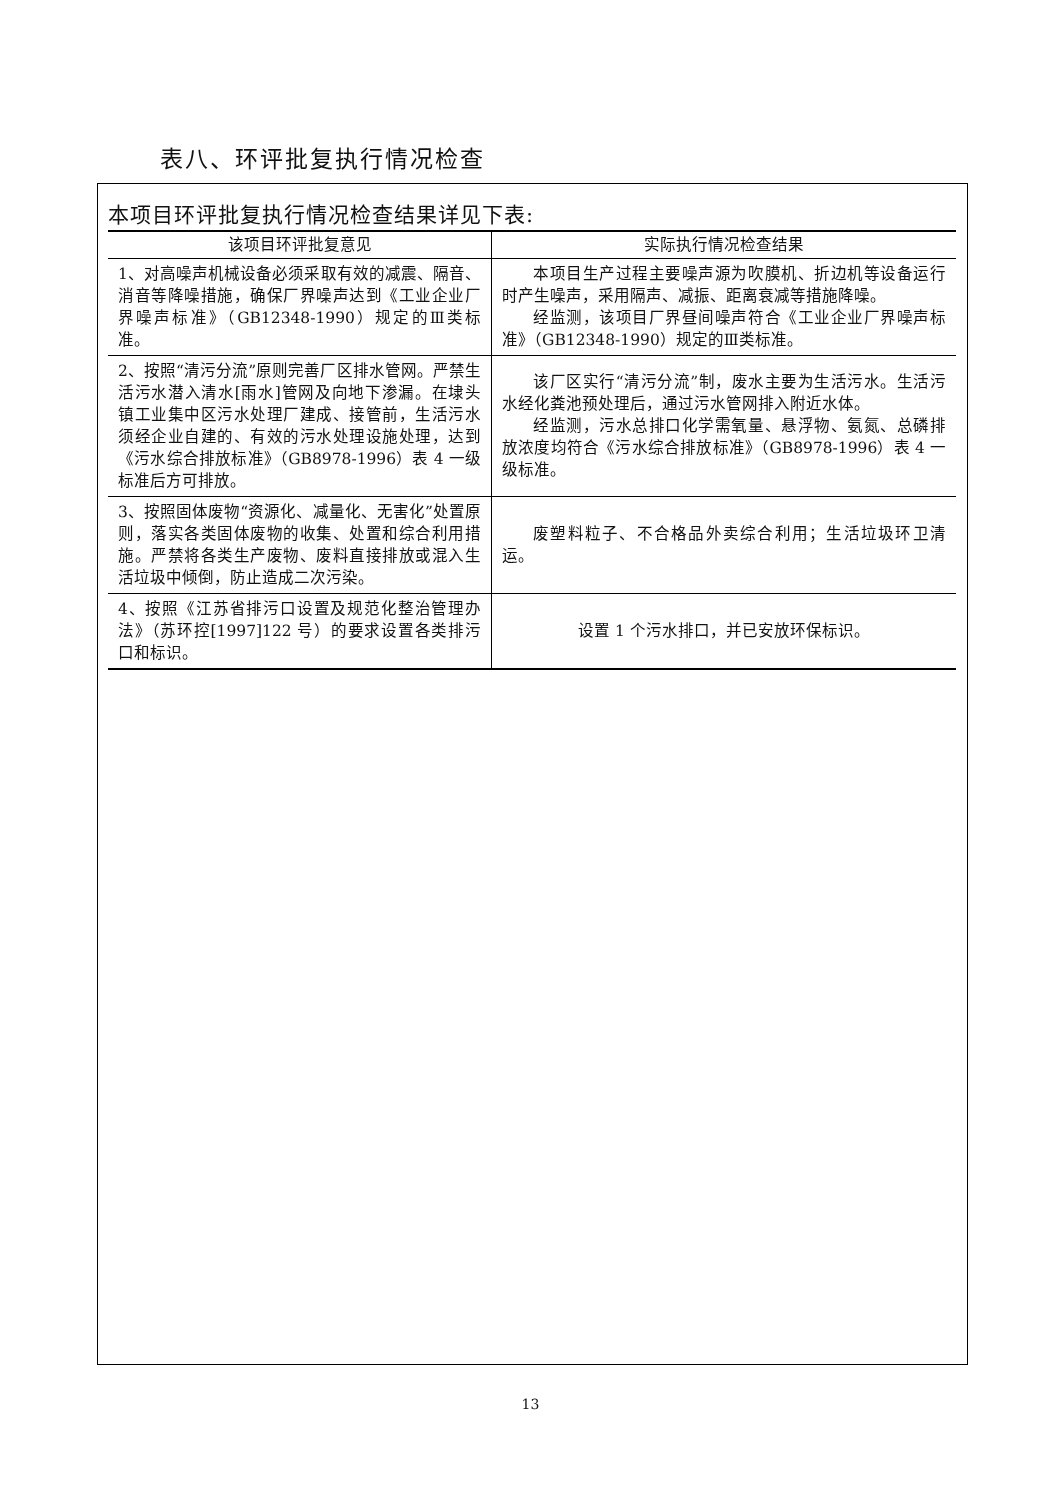表八、环评批复执行情况检查
本项目环评批复执行情况检查结果详见下表:
| 该项目环评批复意见 | 实际执行情况检查结果 |
| --- | --- |
| 1、对高噪声机械设备必须采取有效的减震、隔音、消音等降噪措施，确保厂界噪声达到《工业企业厂界噪声标准》（GB12348-1990）规定的Ⅲ类标准。 | 本项目生产过程主要噪声源为吹膜机、折边机等设备运行时产生噪声，采用隔声、减振、距离衰减等措施降噪。 经监测，该项目厂界昼间噪声符合《工业企业厂界噪声标准》（GB12348-1990）规定的Ⅲ类标准。 |
| 2、按照“清污分流”原则完善厂区排水管网。严禁生活污水潜入清水[雨水]管网及向地下渗漏。在埭头镇工业集中区污水处理厂建成、接管前，生活污水须经企业自建的、有效的污水处理设施处理，达到《污水综合排放标准》（GB8978-1996）表 4 一级标准后方可排放。 | 该厂区实行“清污分流”制，废水主要为生活污水。生活污水经化粪池预处理后，通过污水管网排入附近水体。 经监测，污水总排口化学需氧量、悬浮物、氨氮、总磷排放浓度均符合《污水综合排放标准》（GB8978-1996）表 4 一级标准。 |
| 3、按照固体废物“资源化、减量化、无害化”处置原则，落实各类固体废物的收集、处置和综合利用措施。严禁将各类生产废物、废料直接排放或混入生活垃圾中倾倒，防止造成二次污染。 | 废塑料粒子、不合格品外卖综合利用；生活垃圾环卫清运。 |
| 4、按照《江苏省排污口设置及规范化整治管理办法》（苏环控[1997]122 号）的要求设置各类排污口和标识。 | 设置 1 个污水排口，并已安放环保标识。 |
13